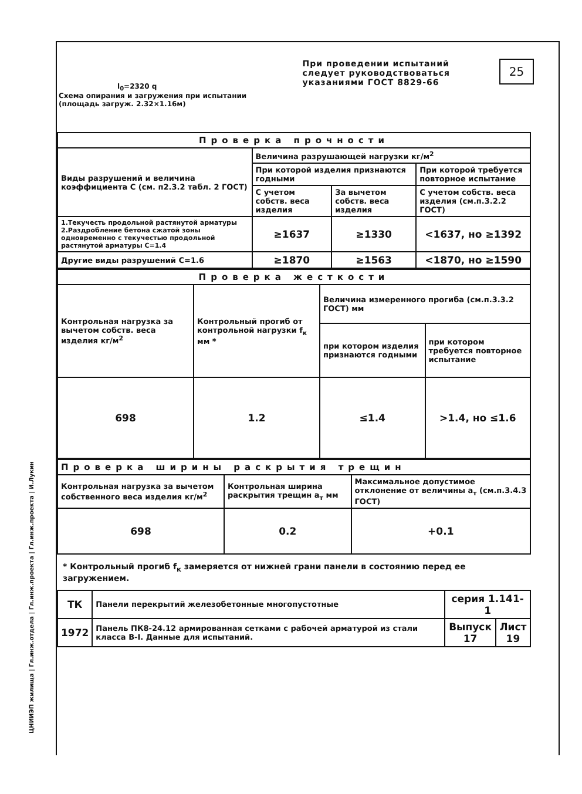l<sub>0</sub>=2320 q
Схема опирания и загружения при испытании (площадь загруж. 2.32×1.16м)
При проведении испытаний следует руководствоваться указаниями ГОСТ 8829-66
25
ЦНИИЭП жилища | Гл.инж.отдела | Гл.инж.проекта | Гл.инж.проекта | И.Лукин
| Проверка прочности | | | |
| --- | --- | --- | --- |
| Виды разрушений и величина коэффициента С (см. п2.3.2 табл. 2 ГОСТ) | Величина разрушающей нагрузки кг/м<sup>2</sup> | | |
| | При которой изделия признаются годными | | При которой требуется повторное испытание |
| | С учетом собств. веса изделия | За вычетом собств. веса изделия | С учетом собств. веса изделия (см.п.3.2.2 ГОСТ) |
| 1.Текучесть продольной растянутой арматуры 2.Раздробление бетона сжатой зоны одновременно с текучестью продольной растянутой арматуры С=1.4 | ≥1637 | ≥1330 | <1637, но ≥1392 |
| Другие виды разрушений С=1.6 | ≥1870 | ≥1563 | <1870, но ≥1590 |
| Проверка жесткости | | | |
| --- | --- | --- | --- |
| Контрольная нагрузка за вычетом собств. веса изделия кг/м<sup>2</sup> | Контрольный прогиб от контрольной нагрузки f<sub>к</sub> мм * | Величина измеренного прогиба (см.п.3.3.2 ГОСТ) мм | |
| | | при котором изделия признаются годными | при котором требуется повторное испытание |
| 698 | 1.2 | ≤1.4 | >1.4, но ≤1.6 |
| Проверка ширины раскрытия трещин | | |
| --- | --- | --- |
| Контрольная нагрузка за вычетом собственного веса изделия кг/м<sup>2</sup> | Контрольная ширина раскрытия трещин а<sub>т</sub> мм | Максимальное допустимое отклонение от величины а<sub>т</sub> (см.п.3.4.3 ГОСТ) |
| 698 | 0.2 | +0.1 |
* Контрольный прогиб f<sub>к</sub> замеряется от нижней грани панели в состоянию перед ее загружением.
| ТК | Панели перекрытий железобетонные многопустотные | серия 1.141-1 | |
| 1972 | Панель ПК8-24.12 армированная сетками с рабочей арматурой из стали класса В-I. Данные для испытаний. | Выпуск 17 | Лист 19 |